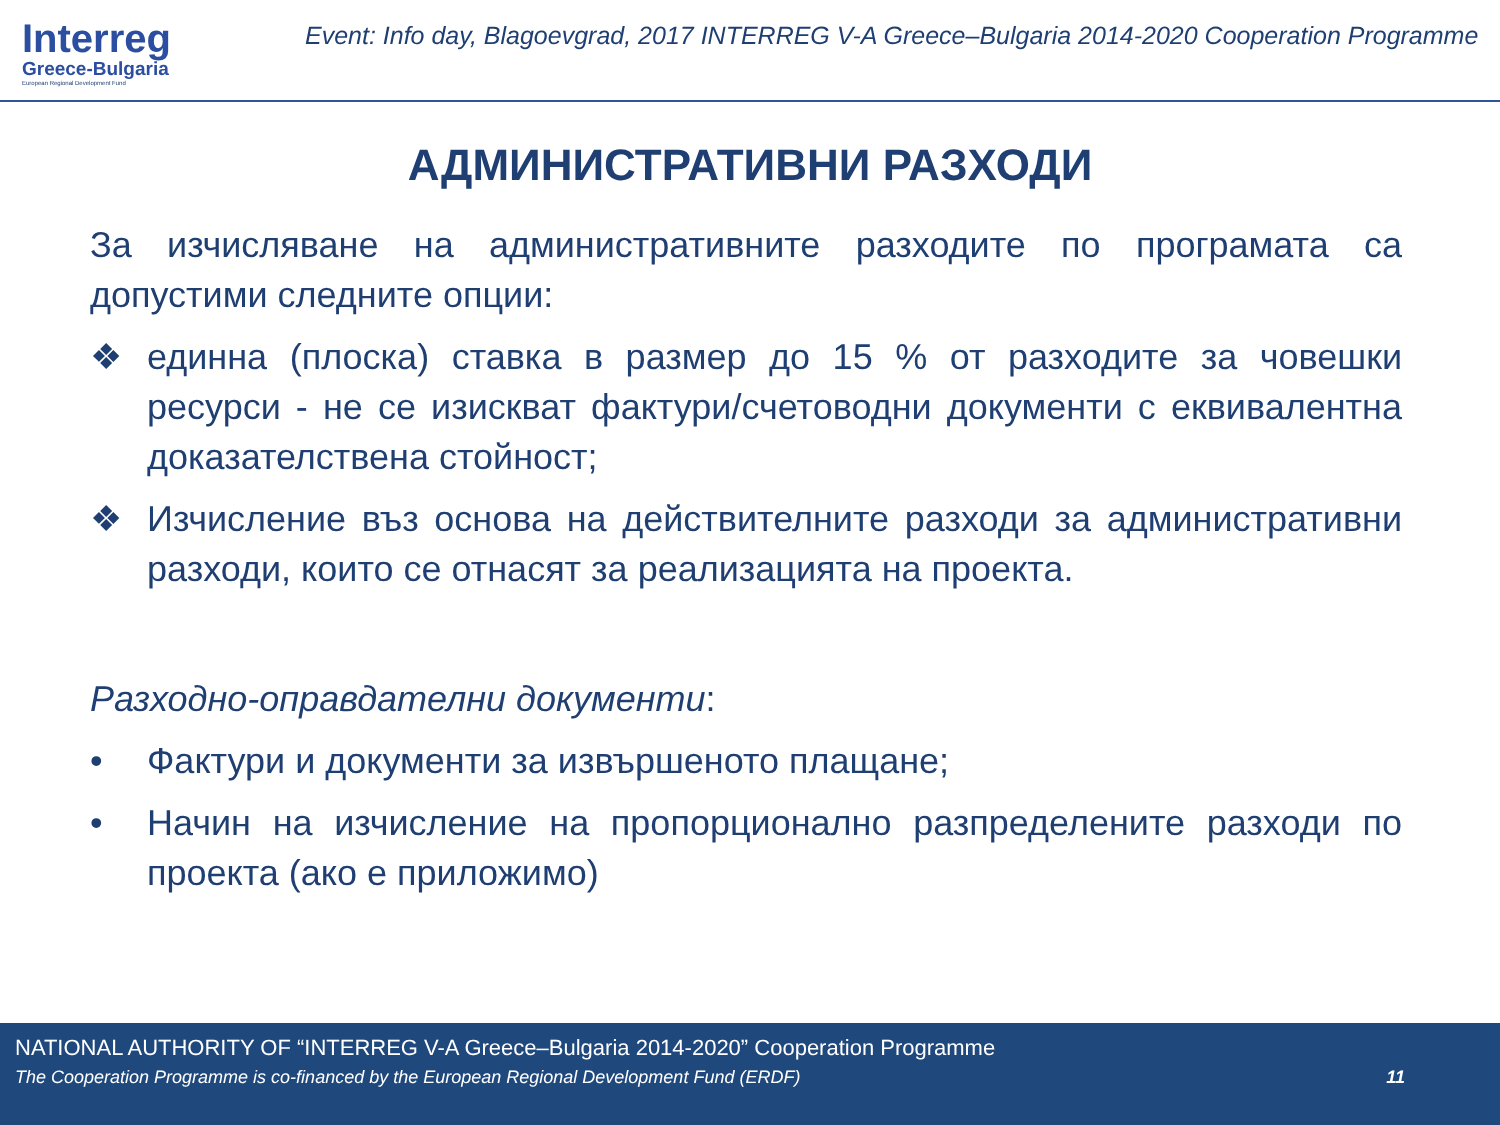Interreg
Greece-Bulgaria
European Regional Development Fund
Event: Info day, Blagoevgrad, 2017 INTERREG V-A Greece–Bulgaria 2014-2020 Cooperation Programme
АДМИНИСТРАТИВНИ РАЗХОДИ
За изчисляване на административните разходите по програмата са допустими следните опции:
❖ единна (плоска) ставка в размер до 15 % от разходите за човешки ресурси - не се изискват фактури/счетоводни документи с еквивалентна доказателствена стойност;
❖ Изчисление въз основа на действителните разходи за административни разходи, които се отнасят за реализацията на проекта.
Разходно-оправдателни документи:
• Фактури и документи за извършеното плащане;
• Начин на изчисление на пропорционално разпределените разходи по проекта (ако е приложимо)
NATIONAL AUTHORITY OF “INTERREG V-A Greece–Bulgaria 2014-2020” Cooperation Programme
The Cooperation Programme is co-financed by the European Regional Development Fund (ERDF) 11